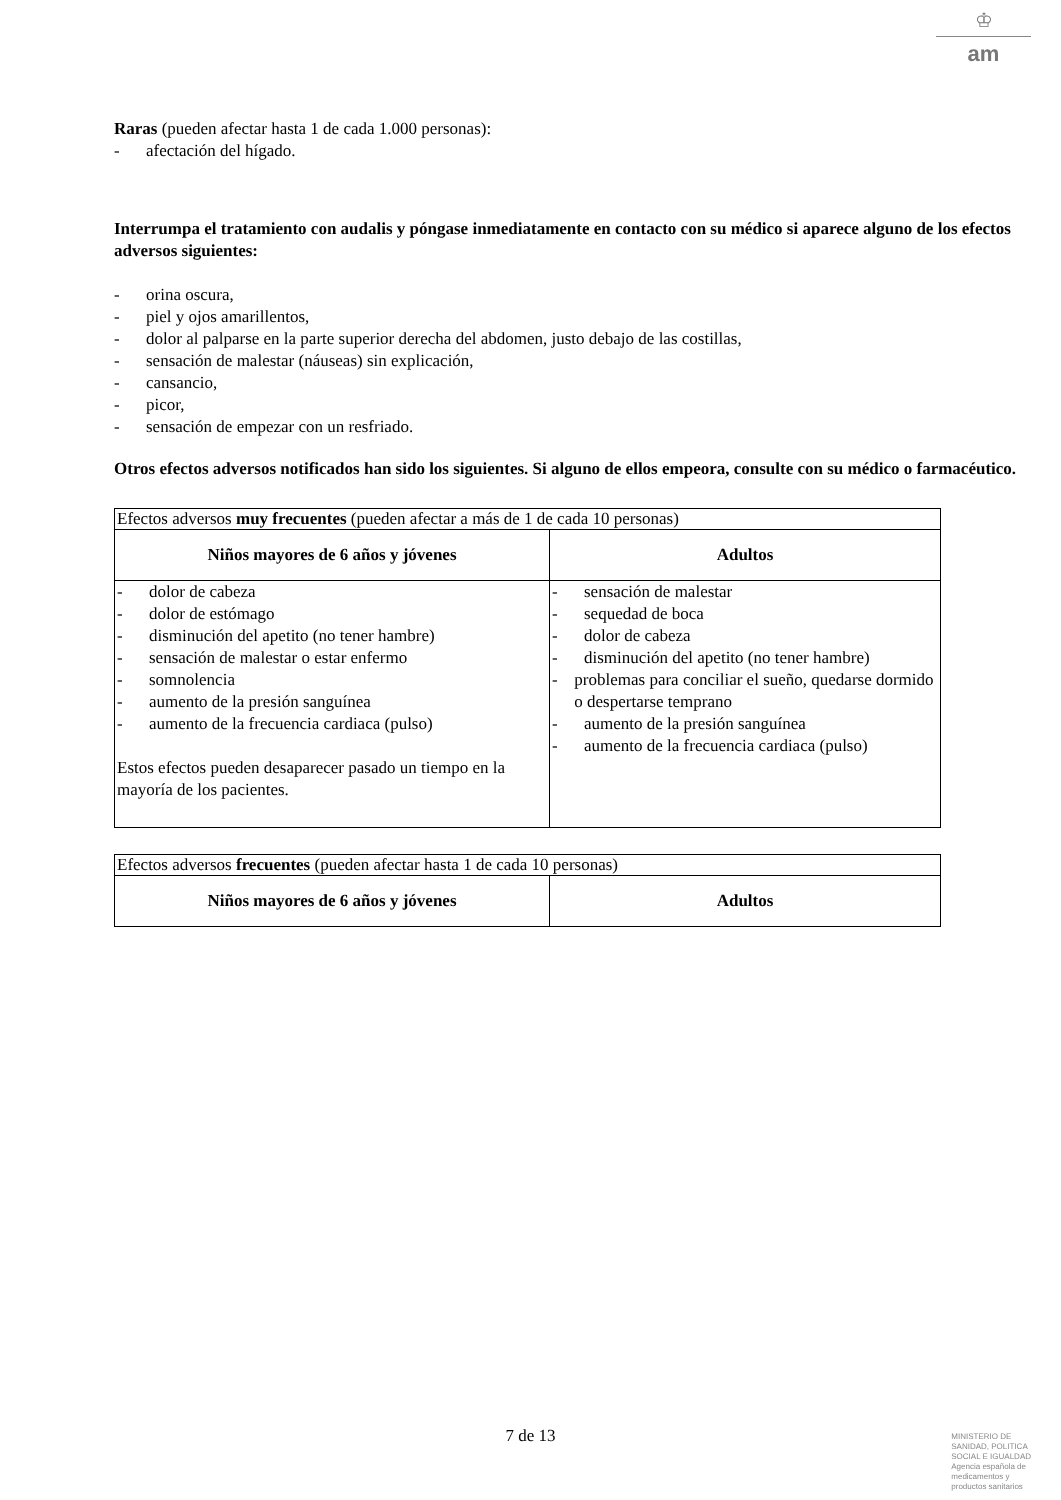♔
am
Raras (pueden afectar hasta 1 de cada 1.000 personas):
- afectación del hígado.
Interrumpa el tratamiento con audalis y póngase inmediatamente en contacto con su médico si aparece alguno de los efectos adversos siguientes:
- orina oscura,
- piel y ojos amarillentos,
- dolor al palparse en la parte superior derecha del abdomen, justo debajo de las costillas,
- sensación de malestar (náuseas) sin explicación,
- cansancio,
- picor,
- sensación de empezar con un resfriado.
Otros efectos adversos notificados han sido los siguientes. Si alguno de ellos empeora, consulte con su médico o farmacéutico.
| Efectos adversos muy frecuentes (pueden afectar a más de 1 de cada 10 personas) | |
| Niños mayores de 6 años y jóvenes | Adultos |
| - dolor de cabeza - dolor de estómago - disminución del apetito (no tener hambre) - sensación de malestar o estar enfermo - somnolencia - aumento de la presión sanguínea - aumento de la frecuencia cardiaca (pulso) Estos efectos pueden desaparecer pasado un tiempo en la mayoría de los pacientes. | - sensación de malestar - sequedad de boca - dolor de cabeza - disminución del apetito (no tener hambre) - problemas para conciliar el sueño, quedarse dormido o despertarse temprano - aumento de la presión sanguínea - aumento de la frecuencia cardiaca (pulso) |
| Efectos adversos frecuentes (pueden afectar hasta 1 de cada 10 personas) | |
| Niños mayores de 6 años y jóvenes | Adultos |
7 de 13
MINISTERIO DE
SANIDAD, POLITICA
SOCIAL E IGUALDAD
Agencia española de
medicamentos y
productos sanitarios